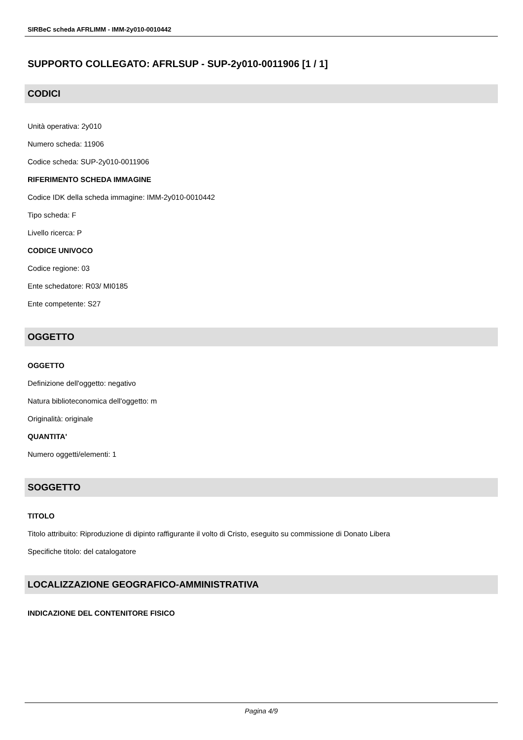SIRBeC scheda AFRLIMM - IMM-2y010-0010442
SUPPORTO COLLEGATO: AFRLSUP - SUP-2y010-0011906 [1 / 1]
CODICI
Unità operativa: 2y010
Numero scheda: 11906
Codice scheda: SUP-2y010-0011906
RIFERIMENTO SCHEDA IMMAGINE
Codice IDK della scheda immagine: IMM-2y010-0010442
Tipo scheda: F
Livello ricerca: P
CODICE UNIVOCO
Codice regione: 03
Ente schedatore: R03/ MI0185
Ente competente: S27
OGGETTO
OGGETTO
Definizione dell'oggetto: negativo
Natura biblioteconomica dell'oggetto: m
Originalità: originale
QUANTITA'
Numero oggetti/elementi: 1
SOGGETTO
TITOLO
Titolo attribuito: Riproduzione di dipinto raffigurante il volto di Cristo, eseguito su commissione di Donato Libera
Specifiche titolo: del catalogatore
LOCALIZZAZIONE GEOGRAFICO-AMMINISTRATIVA
INDICAZIONE DEL CONTENITORE FISICO
Pagina 4/9